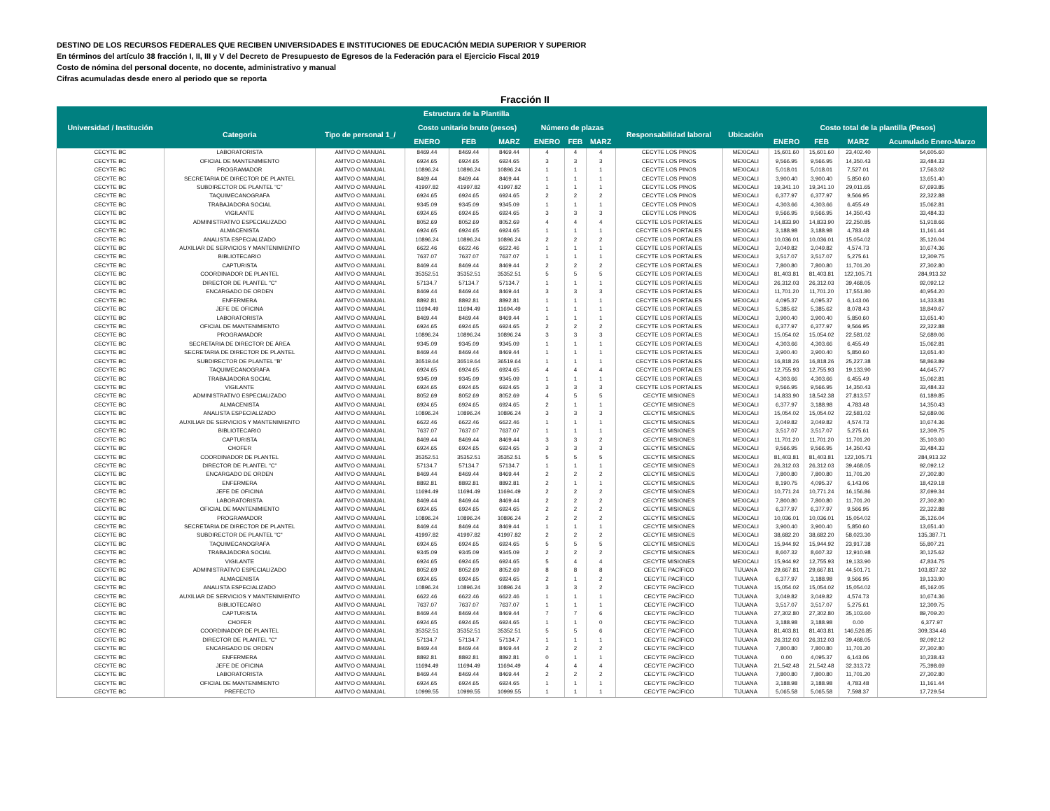DESTINO DE LOS RECURSOS FEDERALES QUE RECIBEN UNIVERSIDADES E INSTITUCIONES DE EDUCACIÓN MEDIA SUPERIOR Y SUPERIOR
En términos del artículo 38 fracción I, II, III y V del Decreto de Presupuesto de Egresos de la Federación para el Ejercicio Fiscal 2019
Costo de nómina del personal docente, no docente, administrativo y manual
Cifras acumuladas desde enero al periodo que se reporta
Fracción II
| Universidad / Institución | Estructura de la Plantilla | | | | | | | | | | | | | |
| --- | --- | --- | --- | --- | --- | --- | --- | --- | --- | --- | --- | --- | --- | --- |
| | Categoria | Tipo de personal 1_/ | Costo unitario bruto (pesos) | | | Número de plazas | | | Responsabilidad laboral | Ubicación | Costo total de la plantilla (Pesos) | | | |
| | | | ENERO | FEB | MARZ | ENERO | FEB | MARZ | | | ENERO | FEB | MARZ | Acumulado Enero-Marzo |
| CECYTE BC | LABORATORISTA | AMTVO O MANUAL | 8469.44 | 8469.44 | 8469.44 | 4 | 4 | 4 | CECYTE LOS PINOS | MEXICALI | 15,601.60 | 15,601.60 | 23,402.40 | 54,605.60 |
| CECYTE BC | OFICIAL DE MANTENIMIENTO | AMTVO O MANUAL | 6924.65 | 6924.65 | 6924.65 | 3 | 3 | 3 | CECYTE LOS PINOS | MEXICALI | 9,566.95 | 9,566.95 | 14,350.43 | 33,484.33 |
| CECYTE BC | PROGRAMADOR | AMTVO O MANUAL | 10896.24 | 10896.24 | 10896.24 | 1 | 1 | 1 | CECYTE LOS PINOS | MEXICALI | 5,018.01 | 5,018.01 | 7,527.01 | 17,563.02 |
| CECYTE BC | SECRETARIA DE DIRECTOR DE PLANTEL | AMTVO O MANUAL | 8469.44 | 8469.44 | 8469.44 | 1 | 1 | 1 | CECYTE LOS PINOS | MEXICALI | 3,900.40 | 3,900.40 | 5,850.60 | 13,651.40 |
| CECYTE BC | SUBDIRECTOR DE PLANTEL "C" | AMTVO O MANUAL | 41997.82 | 41997.82 | 41997.82 | 1 | 1 | 1 | CECYTE LOS PINOS | MEXICALI | 19,341.10 | 19,341.10 | 29,011.65 | 67,693.85 |
| CECYTE BC | TAQUIMECANOGRAFA | AMTVO O MANUAL | 6924.65 | 6924.65 | 6924.65 | 2 | 2 | 2 | CECYTE LOS PINOS | MEXICALI | 6,377.97 | 6,377.97 | 9,566.95 | 22,322.88 |
| CECYTE BC | TRABAJADORA SOCIAL | AMTVO O MANUAL | 9345.09 | 9345.09 | 9345.09 | 1 | 1 | 1 | CECYTE LOS PINOS | MEXICALI | 4,303.66 | 4,303.66 | 6,455.49 | 15,062.81 |
| CECYTE BC | VIGILANTE | AMTVO O MANUAL | 6924.65 | 6924.65 | 6924.65 | 3 | 3 | 3 | CECYTE LOS PINOS | MEXICALI | 9,566.95 | 9,566.95 | 14,350.43 | 33,484.33 |
| CECYTE BC | ADMINISTRATIVO ESPECIALIZADO | AMTVO O MANUAL | 8052.69 | 8052.69 | 8052.69 | 4 | 4 | 4 | CECYTE LOS PORTALES | MEXICALI | 14,833.90 | 14,833.90 | 22,250.85 | 51,918.66 |
| CECYTE BC | ALMACENISTA | AMTVO O MANUAL | 6924.65 | 6924.65 | 6924.65 | 1 | 1 | 1 | CECYTE LOS PORTALES | MEXICALI | 3,188.98 | 3,188.98 | 4,783.48 | 11,161.44 |
| CECYTE BC | ANALISTA ESPECIALIZADO | AMTVO O MANUAL | 10896.24 | 10896.24 | 10896.24 | 2 | 2 | 2 | CECYTE LOS PORTALES | MEXICALI | 10,036.01 | 10,036.01 | 15,054.02 | 35,126.04 |
| CECYTE BC | AUXILIAR DE SERVICIOS Y MANTENIMIENTO | AMTVO O MANUAL | 6622.46 | 6622.46 | 6622.46 | 1 | 1 | 1 | CECYTE LOS PORTALES | MEXICALI | 3,049.82 | 3,049.82 | 4,574.73 | 10,674.36 |
| CECYTE BC | BIBLIOTECARIO | AMTVO O MANUAL | 7637.07 | 7637.07 | 7637.07 | 1 | 1 | 1 | CECYTE LOS PORTALES | MEXICALI | 3,517.07 | 3,517.07 | 5,275.61 | 12,309.75 |
| CECYTE BC | CAPTURISTA | AMTVO O MANUAL | 8469.44 | 8469.44 | 8469.44 | 2 | 2 | 2 | CECYTE LOS PORTALES | MEXICALI | 7,800.80 | 7,800.80 | 11,701.20 | 27,302.80 |
| CECYTE BC | COORDINADOR DE PLANTEL | AMTVO O MANUAL | 35352.51 | 35352.51 | 35352.51 | 5 | 5 | 5 | CECYTE LOS PORTALES | MEXICALI | 81,403.81 | 81,403.81 | 122,105.71 | 284,913.32 |
| CECYTE BC | DIRECTOR DE PLANTEL "C" | AMTVO O MANUAL | 57134.7 | 57134.7 | 57134.7 | 1 | 1 | 1 | CECYTE LOS PORTALES | MEXICALI | 26,312.03 | 26,312.03 | 39,468.05 | 92,092.12 |
| CECYTE BC | ENCARGADO DE ORDEN | AMTVO O MANUAL | 8469.44 | 8469.44 | 8469.44 | 3 | 3 | 3 | CECYTE LOS PORTALES | MEXICALI | 11,701.20 | 11,701.20 | 17,551.80 | 40,954.20 |
| CECYTE BC | ENFERMERA | AMTVO O MANUAL | 8892.81 | 8892.81 | 8892.81 | 1 | 1 | 1 | CECYTE LOS PORTALES | MEXICALI | 4,095.37 | 4,095.37 | 6,143.06 | 14,333.81 |
| CECYTE BC | JEFE DE OFICINA | AMTVO O MANUAL | 11694.49 | 11694.49 | 11694.49 | 1 | 1 | 1 | CECYTE LOS PORTALES | MEXICALI | 5,385.62 | 5,385.62 | 8,078.43 | 18,849.67 |
| CECYTE BC | LABORATORISTA | AMTVO O MANUAL | 8469.44 | 8469.44 | 8469.44 | 1 | 1 | 1 | CECYTE LOS PORTALES | MEXICALI | 3,900.40 | 3,900.40 | 5,850.60 | 13,651.40 |
| CECYTE BC | OFICIAL DE MANTENIMIENTO | AMTVO O MANUAL | 6924.65 | 6924.65 | 6924.65 | 2 | 2 | 2 | CECYTE LOS PORTALES | MEXICALI | 6,377.97 | 6,377.97 | 9,566.95 | 22,322.88 |
| CECYTE BC | PROGRAMADOR | AMTVO O MANUAL | 10896.24 | 10896.24 | 10896.24 | 3 | 3 | 3 | CECYTE LOS PORTALES | MEXICALI | 15,054.02 | 15,054.02 | 22,581.02 | 52,689.06 |
| CECYTE BC | SECRETARIA DE DIRECTOR DE ÁREA | AMTVO O MANUAL | 9345.09 | 9345.09 | 9345.09 | 1 | 1 | 1 | CECYTE LOS PORTALES | MEXICALI | 4,303.66 | 4,303.66 | 6,455.49 | 15,062.81 |
| CECYTE BC | SECRETARIA DE DIRECTOR DE PLANTEL | AMTVO O MANUAL | 8469.44 | 8469.44 | 8469.44 | 1 | 1 | 1 | CECYTE LOS PORTALES | MEXICALI | 3,900.40 | 3,900.40 | 5,850.60 | 13,651.40 |
| CECYTE BC | SUBDIRECTOR DE PLANTEL "B" | AMTVO O MANUAL | 36519.64 | 36519.64 | 36519.64 | 1 | 1 | 1 | CECYTE LOS PORTALES | MEXICALI | 16,818.26 | 16,818.26 | 25,227.38 | 58,863.89 |
| CECYTE BC | TAQUIMECANOGRAFA | AMTVO O MANUAL | 6924.65 | 6924.65 | 6924.65 | 4 | 4 | 4 | CECYTE LOS PORTALES | MEXICALI | 12,755.93 | 12,755.93 | 19,133.90 | 44,645.77 |
| CECYTE BC | TRABAJADORA SOCIAL | AMTVO O MANUAL | 9345.09 | 9345.09 | 9345.09 | 1 | 1 | 1 | CECYTE LOS PORTALES | MEXICALI | 4,303.66 | 4,303.66 | 6,455.49 | 15,062.81 |
| CECYTE BC | VIGILANTE | AMTVO O MANUAL | 6924.65 | 6924.65 | 6924.65 | 3 | 3 | 3 | CECYTE LOS PORTALES | MEXICALI | 9,566.95 | 9,566.95 | 14,350.43 | 33,484.33 |
| CECYTE BC | ADMINISTRATIVO ESPECIALIZADO | AMTVO O MANUAL | 8052.69 | 8052.69 | 8052.69 | 4 | 5 | 5 | CECYTE MISIONES | MEXICALI | 14,833.90 | 18,542.38 | 27,813.57 | 61,189.85 |
| CECYTE BC | ALMACENISTA | AMTVO O MANUAL | 6924.65 | 6924.65 | 6924.65 | 2 | 1 | 1 | CECYTE MISIONES | MEXICALI | 6,377.97 | 3,188.98 | 4,783.48 | 14,350.43 |
| CECYTE BC | ANALISTA ESPECIALIZADO | AMTVO O MANUAL | 10896.24 | 10896.24 | 10896.24 | 3 | 3 | 3 | CECYTE MISIONES | MEXICALI | 15,054.02 | 15,054.02 | 22,581.02 | 52,689.06 |
| CECYTE BC | AUXILIAR DE SERVICIOS Y MANTENIMIENTO | AMTVO O MANUAL | 6622.46 | 6622.46 | 6622.46 | 1 | 1 | 1 | CECYTE MISIONES | MEXICALI | 3,049.82 | 3,049.82 | 4,574.73 | 10,674.36 |
| CECYTE BC | BIBLIOTECARIO | AMTVO O MANUAL | 7637.07 | 7637.07 | 7637.07 | 1 | 1 | 1 | CECYTE MISIONES | MEXICALI | 3,517.07 | 3,517.07 | 5,275.61 | 12,309.75 |
| CECYTE BC | CAPTURISTA | AMTVO O MANUAL | 8469.44 | 8469.44 | 8469.44 | 3 | 3 | 2 | CECYTE MISIONES | MEXICALI | 11,701.20 | 11,701.20 | 11,701.20 | 35,103.60 |
| CECYTE BC | CHOFER | AMTVO O MANUAL | 6924.65 | 6924.65 | 6924.65 | 3 | 3 | 3 | CECYTE MISIONES | MEXICALI | 9,566.95 | 9,566.95 | 14,350.43 | 33,484.33 |
| CECYTE BC | COORDINADOR DE PLANTEL | AMTVO O MANUAL | 35352.51 | 35352.51 | 35352.51 | 5 | 5 | 5 | CECYTE MISIONES | MEXICALI | 81,403.81 | 81,403.81 | 122,105.71 | 284,913.32 |
| CECYTE BC | DIRECTOR DE PLANTEL "C" | AMTVO O MANUAL | 57134.7 | 57134.7 | 57134.7 | 1 | 1 | 1 | CECYTE MISIONES | MEXICALI | 26,312.03 | 26,312.03 | 39,468.05 | 92,092.12 |
| CECYTE BC | ENCARGADO DE ORDEN | AMTVO O MANUAL | 8469.44 | 8469.44 | 8469.44 | 2 | 2 | 2 | CECYTE MISIONES | MEXICALI | 7,800.80 | 7,800.80 | 11,701.20 | 27,302.80 |
| CECYTE BC | ENFERMERA | AMTVO O MANUAL | 8892.81 | 8892.81 | 8892.81 | 2 | 1 | 1 | CECYTE MISIONES | MEXICALI | 8,190.75 | 4,095.37 | 6,143.06 | 18,429.18 |
| CECYTE BC | JEFE DE OFICINA | AMTVO O MANUAL | 11694.49 | 11694.49 | 11694.49 | 2 | 2 | 2 | CECYTE MISIONES | MEXICALI | 10,771.24 | 10,771.24 | 16,156.86 | 37,699.34 |
| CECYTE BC | LABORATORISTA | AMTVO O MANUAL | 8469.44 | 8469.44 | 8469.44 | 2 | 2 | 2 | CECYTE MISIONES | MEXICALI | 7,800.80 | 7,800.80 | 11,701.20 | 27,302.80 |
| CECYTE BC | OFICIAL DE MANTENIMIENTO | AMTVO O MANUAL | 6924.65 | 6924.65 | 6924.65 | 2 | 2 | 2 | CECYTE MISIONES | MEXICALI | 6,377.97 | 6,377.97 | 9,566.95 | 22,322.88 |
| CECYTE BC | PROGRAMADOR | AMTVO O MANUAL | 10896.24 | 10896.24 | 10896.24 | 2 | 2 | 2 | CECYTE MISIONES | MEXICALI | 10,036.01 | 10,036.01 | 15,054.02 | 35,126.04 |
| CECYTE BC | SECRETARIA DE DIRECTOR DE PLANTEL | AMTVO O MANUAL | 8469.44 | 8469.44 | 8469.44 | 1 | 1 | 1 | CECYTE MISIONES | MEXICALI | 3,900.40 | 3,900.40 | 5,850.60 | 13,651.40 |
| CECYTE BC | SUBDIRECTOR DE PLANTEL "C" | AMTVO O MANUAL | 41997.82 | 41997.82 | 41997.82 | 2 | 2 | 2 | CECYTE MISIONES | MEXICALI | 38,682.20 | 38,682.20 | 58,023.30 | 135,387.71 |
| CECYTE BC | TAQUIMECANOGRAFA | AMTVO O MANUAL | 6924.65 | 6924.65 | 6924.65 | 5 | 5 | 5 | CECYTE MISIONES | MEXICALI | 15,944.92 | 15,944.92 | 23,917.38 | 55,807.21 |
| CECYTE BC | TRABAJADORA SOCIAL | AMTVO O MANUAL | 9345.09 | 9345.09 | 9345.09 | 2 | 2 | 2 | CECYTE MISIONES | MEXICALI | 8,607.32 | 8,607.32 | 12,910.98 | 30,125.62 |
| CECYTE BC | VIGILANTE | AMTVO O MANUAL | 6924.65 | 6924.65 | 6924.65 | 5 | 4 | 4 | CECYTE MISIONES | MEXICALI | 15,944.92 | 12,755.93 | 19,133.90 | 47,834.75 |
| CECYTE BC | ADMINISTRATIVO ESPECIALIZADO | AMTVO O MANUAL | 8052.69 | 8052.69 | 8052.69 | 8 | 8 | 8 | CECYTE PACÍFICO | TIJUANA | 29,667.81 | 29,667.81 | 44,501.71 | 103,837.32 |
| CECYTE BC | ALMACENISTA | AMTVO O MANUAL | 6924.65 | 6924.65 | 6924.65 | 2 | 1 | 2 | CECYTE PACÍFICO | TIJUANA | 6,377.97 | 3,188.98 | 9,566.95 | 19,133.90 |
| CECYTE BC | ANALISTA ESPECIALIZADO | AMTVO O MANUAL | 10896.24 | 10896.24 | 10896.24 | 3 | 3 | 2 | CECYTE PACÍFICO | TIJUANA | 15,054.02 | 15,054.02 | 15,054.02 | 45,162.05 |
| CECYTE BC | AUXILIAR DE SERVICIOS Y MANTENIMIENTO | AMTVO O MANUAL | 6622.46 | 6622.46 | 6622.46 | 1 | 1 | 1 | CECYTE PACÍFICO | TIJUANA | 3,049.82 | 3,049.82 | 4,574.73 | 10,674.36 |
| CECYTE BC | BIBLIOTECARIO | AMTVO O MANUAL | 7637.07 | 7637.07 | 7637.07 | 1 | 1 | 1 | CECYTE PACÍFICO | TIJUANA | 3,517.07 | 3,517.07 | 5,275.61 | 12,309.75 |
| CECYTE BC | CAPTURISTA | AMTVO O MANUAL | 8469.44 | 8469.44 | 8469.44 | 7 | 7 | 6 | CECYTE PACÍFICO | TIJUANA | 27,302.80 | 27,302.80 | 35,103.60 | 89,709.20 |
| CECYTE BC | CHOFER | AMTVO O MANUAL | 6924.65 | 6924.65 | 6924.65 | 1 | 1 | 0 | CECYTE PACÍFICO | TIJUANA | 3,188.98 | 3,188.98 | 0.00 | 6,377.97 |
| CECYTE BC | COORDINADOR DE PLANTEL | AMTVO O MANUAL | 35352.51 | 35352.51 | 35352.51 | 5 | 5 | 6 | CECYTE PACÍFICO | TIJUANA | 81,403.81 | 81,403.81 | 146,526.85 | 309,334.46 |
| CECYTE BC | DIRECTOR DE PLANTEL "C" | AMTVO O MANUAL | 57134.7 | 57134.7 | 57134.7 | 1 | 1 | 1 | CECYTE PACÍFICO | TIJUANA | 26,312.03 | 26,312.03 | 39,468.05 | 92,092.12 |
| CECYTE BC | ENCARGADO DE ORDEN | AMTVO O MANUAL | 8469.44 | 8469.44 | 8469.44 | 2 | 2 | 2 | CECYTE PACÍFICO | TIJUANA | 7,800.80 | 7,800.80 | 11,701.20 | 27,302.80 |
| CECYTE BC | ENFERMERA | AMTVO O MANUAL | 8892.81 | 8892.81 | 8892.81 | 0 | 1 | 1 | CECYTE PACÍFICO | TIJUANA | 0.00 | 4,095.37 | 6,143.06 | 10,238.43 |
| CECYTE BC | JEFE DE OFICINA | AMTVO O MANUAL | 11694.49 | 11694.49 | 11694.49 | 4 | 4 | 4 | CECYTE PACÍFICO | TIJUANA | 21,542.48 | 21,542.48 | 32,313.72 | 75,398.69 |
| CECYTE BC | LABORATORISTA | AMTVO O MANUAL | 8469.44 | 8469.44 | 8469.44 | 2 | 2 | 2 | CECYTE PACÍFICO | TIJUANA | 7,800.80 | 7,800.80 | 11,701.20 | 27,302.80 |
| CECYTE BC | OFICIAL DE MANTENIMIENTO | AMTVO O MANUAL | 6924.65 | 6924.65 | 6924.65 | 1 | 1 | 1 | CECYTE PACÍFICO | TIJUANA | 3,188.98 | 3,188.98 | 4,783.48 | 11,161.44 |
| CECYTE BC | PREFECTO | AMTVO O MANUAL | 10999.55 | 10999.55 | 10999.55 | 1 | 1 | 1 | CECYTE PACÍFICO | TIJUANA | 5,065.58 | 5,065.58 | 7,598.37 | 17,729.54 |